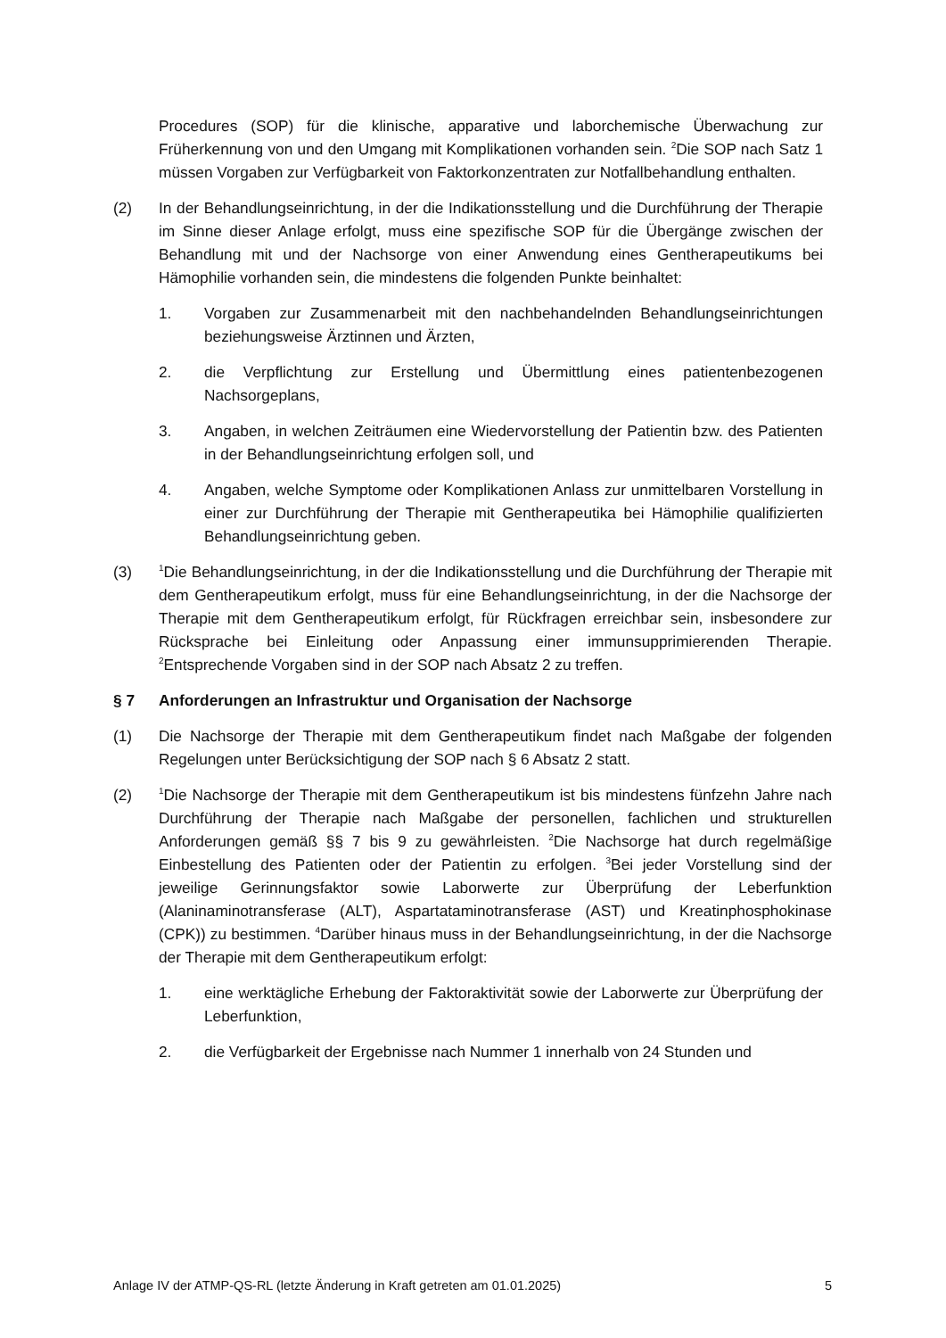Procedures (SOP) für die klinische, apparative und laborchemische Überwachung zur Früherkennung von und den Umgang mit Komplikationen vorhanden sein. <sup>2</sup>Die SOP nach Satz 1 müssen Vorgaben zur Verfügbarkeit von Faktorkonzentraten zur Notfallbehandlung enthalten.
(2) In der Behandlungseinrichtung, in der die Indikationsstellung und die Durchführung der Therapie im Sinne dieser Anlage erfolgt, muss eine spezifische SOP für die Übergänge zwischen der Behandlung mit und der Nachsorge von einer Anwendung eines Gentherapeutikums bei Hämophilie vorhanden sein, die mindestens die folgenden Punkte beinhaltet:
1. Vorgaben zur Zusammenarbeit mit den nachbehandelnden Behandlungs­einrichtungen beziehungsweise Ärztinnen und Ärzten,
2. die Verpflichtung zur Erstellung und Übermittlung eines patientenbezogenen Nachsorgeplans,
3. Angaben, in welchen Zeiträumen eine Wiedervorstellung der Patientin bzw. des Patienten in der Behandlungseinrichtung erfolgen soll, und
4. Angaben, welche Symptome oder Komplikationen Anlass zur unmittelbaren Vorstellung in einer zur Durchführung der Therapie mit Gentherapeutika bei Hämophilie qualifizierten Behandlungseinrichtung geben.
(3)
<sup>1</sup> Die Behandlungseinrichtung, in der die Indikationsstellung und die Durchführung der Therapie mit dem Gentherapeutikum erfolgt, muss für eine Behandlungseinrichtung, in der die Nachsorge der Therapie mit dem Gentherapeutikum erfolgt, für Rückfragen erreichbar sein, insbesondere zur Rücksprache bei Einleitung oder Anpassung einer immunsupprimierenden Therapie. <sup>2</sup>Entsprechende Vorgaben sind in der SOP nach Absatz 2 zu treffen.
§ 7 Anforderungen an Infrastruktur und Organisation der Nachsorge
(1) Die Nachsorge der Therapie mit dem Gentherapeutikum findet nach Maßgabe der folgenden Regelungen unter Berücksichtigung der SOP nach § 6 Absatz 2 statt.
(2)
<sup>1</sup> Die Nachsorge der Therapie mit dem Gentherapeutikum ist bis mindestens fünfzehn Jahre nach Durchführung der Therapie nach Maßgabe der personellen, fachlichen und strukturellen Anforderungen gemäß §§ 7 bis 9 zu gewährleisten. <sup>2</sup>Die Nachsorge hat durch regelmäßige Einbestellung des Patienten oder der Patientin zu erfolgen. <sup>3</sup>Bei jeder Vorstellung sind der jeweilige Gerinnungsfaktor sowie Laborwerte zur Überprüfung der Leberfunktion (Alaninaminotransferase (ALT), Aspartataminotransferase (AST) und Kreatinphosphokinase (CPK)) zu bestimmen. <sup>4</sup>Darüber hinaus muss in der Behandlungseinrichtung, in der die Nachsorge der Therapie mit dem Gentherapeutikum erfolgt:
1. eine werktägliche Erhebung der Faktoraktivität sowie der Laborwerte zur Überprüfung der Leberfunktion,
2. die Verfügbarkeit der Ergebnisse nach Nummer 1 innerhalb von 24 Stunden und
Anlage IV der ATMP-QS-RL (letzte Änderung in Kraft getreten am 01.01.2025) 5